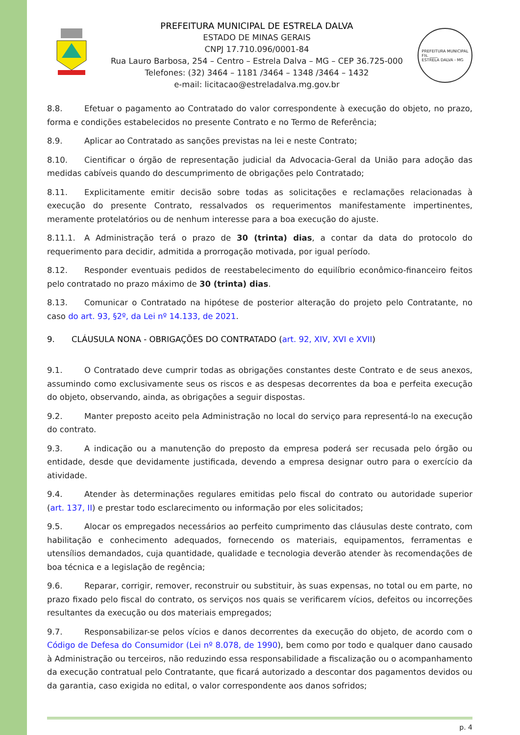PREFEITURA MUNICIPAL DE ESTRELA DALVA
ESTADO DE MINAS GERAIS
CNPJ 17.710.096/0001-84
Rua Lauro Barbosa, 254 – Centro – Estrela Dalva – MG – CEP 36.725-000
Telefones: (32) 3464 – 1181 /3464 – 1348 /3464 – 1432
e-mail: licitacao@estreladalva.mg.gov.br
PREFEITURA MUNICIPAL
Fls. ____
ESTRELA DALVA - MG
8.8. Efetuar o pagamento ao Contratado do valor correspondente à execução do objeto, no prazo, forma e condições estabelecidos no presente Contrato e no Termo de Referência;
8.9. Aplicar ao Contratado as sanções previstas na lei e neste Contrato;
8.10. Cientificar o órgão de representação judicial da Advocacia-Geral da União para adoção das medidas cabíveis quando do descumprimento de obrigações pelo Contratado;
8.11. Explicitamente emitir decisão sobre todas as solicitações e reclamações relacionadas à execução do presente Contrato, ressalvados os requerimentos manifestamente impertinentes, meramente protelatórios ou de nenhum interesse para a boa execução do ajuste.
8.11.1. A Administração terá o prazo de 30 (trinta) dias, a contar da data do protocolo do requerimento para decidir, admitida a prorrogação motivada, por igual período.
8.12. Responder eventuais pedidos de reestabelecimento do equilíbrio econômico-financeiro feitos pelo contratado no prazo máximo de 30 (trinta) dias.
8.13. Comunicar o Contratado na hipótese de posterior alteração do projeto pelo Contratante, no caso do art. 93, §2º, da Lei nº 14.133, de 2021.
9. CLÁUSULA NONA - OBRIGAÇÕES DO CONTRATADO (art. 92, XIV, XVI e XVII)
9.1. O Contratado deve cumprir todas as obrigações constantes deste Contrato e de seus anexos, assumindo como exclusivamente seus os riscos e as despesas decorrentes da boa e perfeita execução do objeto, observando, ainda, as obrigações a seguir dispostas.
9.2. Manter preposto aceito pela Administração no local do serviço para representá-lo na execução do contrato.
9.3. A indicação ou a manutenção do preposto da empresa poderá ser recusada pelo órgão ou entidade, desde que devidamente justificada, devendo a empresa designar outro para o exercício da atividade.
9.4. Atender às determinações regulares emitidas pelo fiscal do contrato ou autoridade superior (art. 137, II) e prestar todo esclarecimento ou informação por eles solicitados;
9.5. Alocar os empregados necessários ao perfeito cumprimento das cláusulas deste contrato, com habilitação e conhecimento adequados, fornecendo os materiais, equipamentos, ferramentas e utensílios demandados, cuja quantidade, qualidade e tecnologia deverão atender às recomendações de boa técnica e a legislação de regência;
9.6. Reparar, corrigir, remover, reconstruir ou substituir, às suas expensas, no total ou em parte, no prazo fixado pelo fiscal do contrato, os serviços nos quais se verificarem vícios, defeitos ou incorreções resultantes da execução ou dos materiais empregados;
9.7. Responsabilizar-se pelos vícios e danos decorrentes da execução do objeto, de acordo com o Código de Defesa do Consumidor (Lei nº 8.078, de 1990), bem como por todo e qualquer dano causado à Administração ou terceiros, não reduzindo essa responsabilidade a fiscalização ou o acompanhamento da execução contratual pelo Contratante, que ficará autorizado a descontar dos pagamentos devidos ou da garantia, caso exigida no edital, o valor correspondente aos danos sofridos;
p. 4